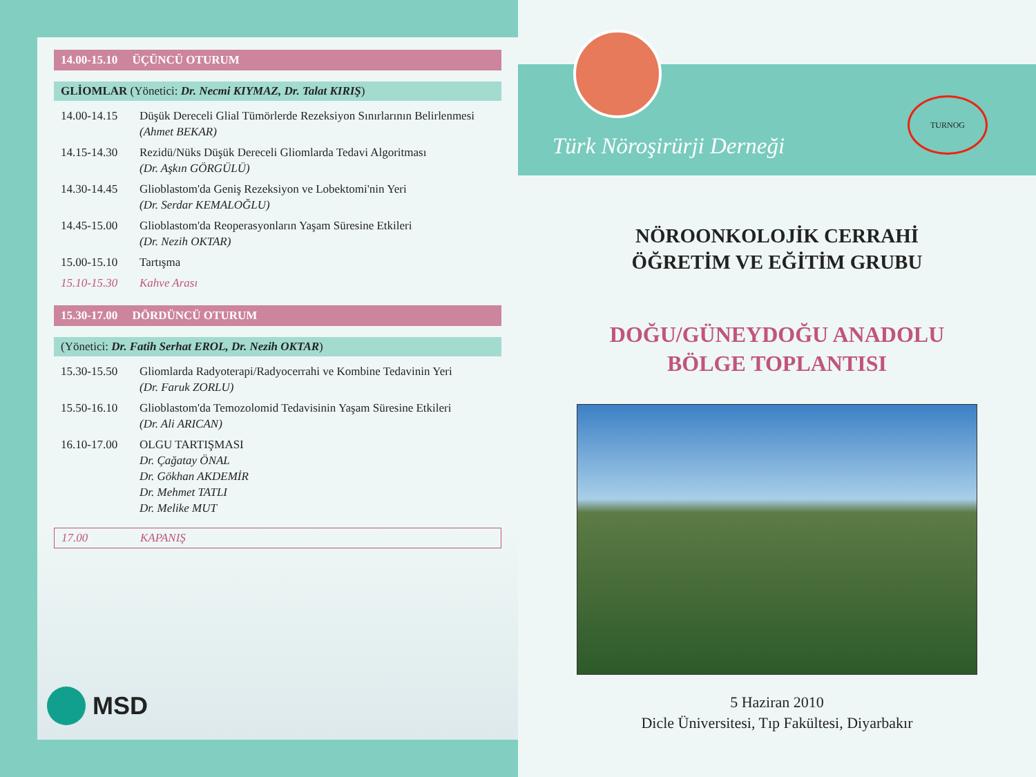14.00-15.10 ÜÇÜNCÜ OTURUM
GLİOMLAR (Yönetici: Dr. Necmi KIYMAZ, Dr. Talat KIRIŞ)
14.00-14.15 Düşük Dereceli Glial Tümörlerde Rezeksiyon Sınırlarının Belirlenmesi
(Ahmet BEKAR)
14.15-14.30 Rezidü/Nüks Düşük Dereceli Gliomlarda Tedavi Algoritması
(Dr. Aşkın GÖRGÜLÜ)
14.30-14.45 Glioblastom'da Geniş Rezeksiyon ve Lobektomi'nin Yeri
(Dr. Serdar KEMALOĞLU)
14.45-15.00 Glioblastom'da Reoperasyonların Yaşam Süresine Etkileri
(Dr. Nezih OKTAR)
15.00-15.10 Tartışma
15.10-15.30 Kahve Arası
15.30-17.00 DÖRDÜNCÜ OTURUM
(Yönetici: Dr. Fatih Serhat EROL, Dr. Nezih OKTAR)
15.30-15.50 Gliomlarda Radyoterapi/Radyocerrahi ve Kombine Tedavinin Yeri
(Dr. Faruk ZORLU)
15.50-16.10 Glioblastom'da Temozolomid Tedavisinin Yaşam Süresine Etkileri
(Dr. Ali ARICAN)
16.10-17.00 OLGU TARTIŞMASI
Dr. Çağatay ÖNAL
Dr. Gökhan AKDEMİR
Dr. Mehmet TATLI
Dr. Melike MUT
17.00 KAPANIŞ
MSD
TURNOG
Türk Nöroşirürji Derneği
NÖROONKOLOJİK CERRAHİ
ÖĞRETİM VE EĞİTİM GRUBU
DOĞU/GÜNEYDOĞU ANADOLU
BÖLGE TOPLANTISI
5 Haziran 2010
Dicle Üniversitesi, Tıp Fakültesi, Diyarbakır